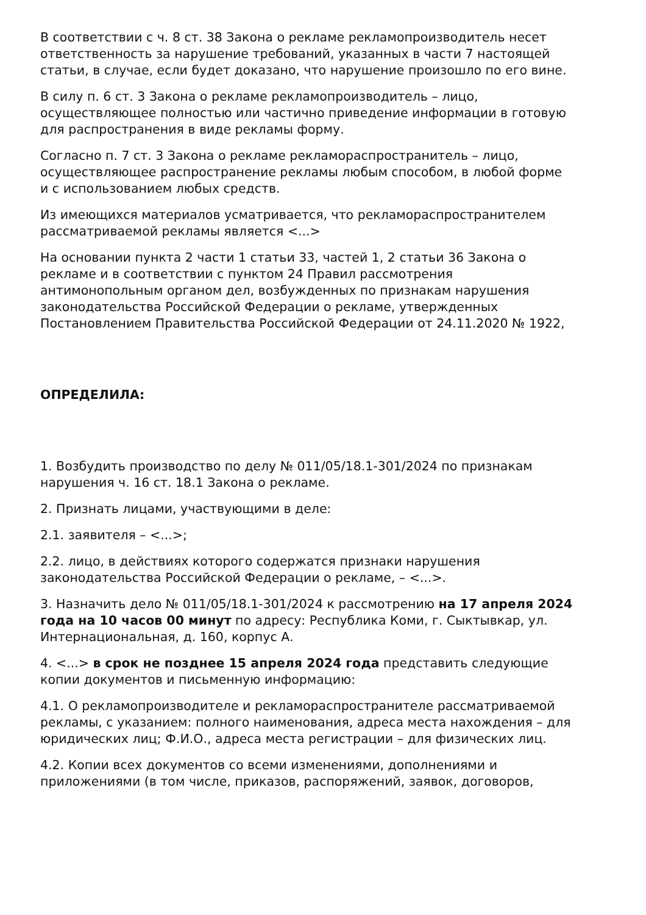В соответствии с ч. 8 ст. 38 Закона о рекламе рекламопроизводитель несет ответственность за нарушение требований, указанных в части 7 настоящей статьи, в случае, если будет доказано, что нарушение произошло по его вине.
В силу п. 6 ст. 3 Закона о рекламе рекламопроизводитель – лицо, осуществляющее полностью или частично приведение информации в готовую для распространения в виде рекламы форму.
Согласно п. 7 ст. 3 Закона о рекламе рекламораспространитель – лицо, осуществляющее распространение рекламы любым способом, в любой форме и с использованием любых средств.
Из имеющихся материалов усматривается, что рекламораспространителем рассматриваемой рекламы является <...>
На основании пункта 2 части 1 статьи 33, частей 1, 2 статьи 36 Закона о рекламе и в соответствии с пунктом 24 Правил рассмотрения антимонопольным органом дел, возбужденных по признакам нарушения законодательства Российской Федерации о рекламе, утвержденных Постановлением Правительства Российской Федерации от 24.11.2020 № 1922,
ОПРЕДЕЛИЛА:
1. Возбудить производство по делу № 011/05/18.1-301/2024 по признакам нарушения ч. 16 ст. 18.1 Закона о рекламе.
2. Признать лицами, участвующими в деле:
2.1. заявителя – <...>;
2.2. лицо, в действиях которого содержатся признаки нарушения законодательства Российской Федерации о рекламе, – <...>.
3. Назначить дело № 011/05/18.1-301/2024 к рассмотрению на 17 апреля 2024 года на 10 часов 00 минут по адресу: Республика Коми, г. Сыктывкар, ул. Интернациональная, д. 160, корпус А.
4. <...> в срок не позднее 15 апреля 2024 года представить следующие копии документов и письменную информацию:
4.1. О рекламопроизводителе и рекламораспространителе рассматриваемой рекламы, с указанием: полного наименования, адреса места нахождения – для юридических лиц; Ф.И.О., адреса места регистрации – для физических лиц.
4.2. Копии всех документов со всеми изменениями, дополнениями и приложениями (в том числе, приказов, распоряжений, заявок, договоров,